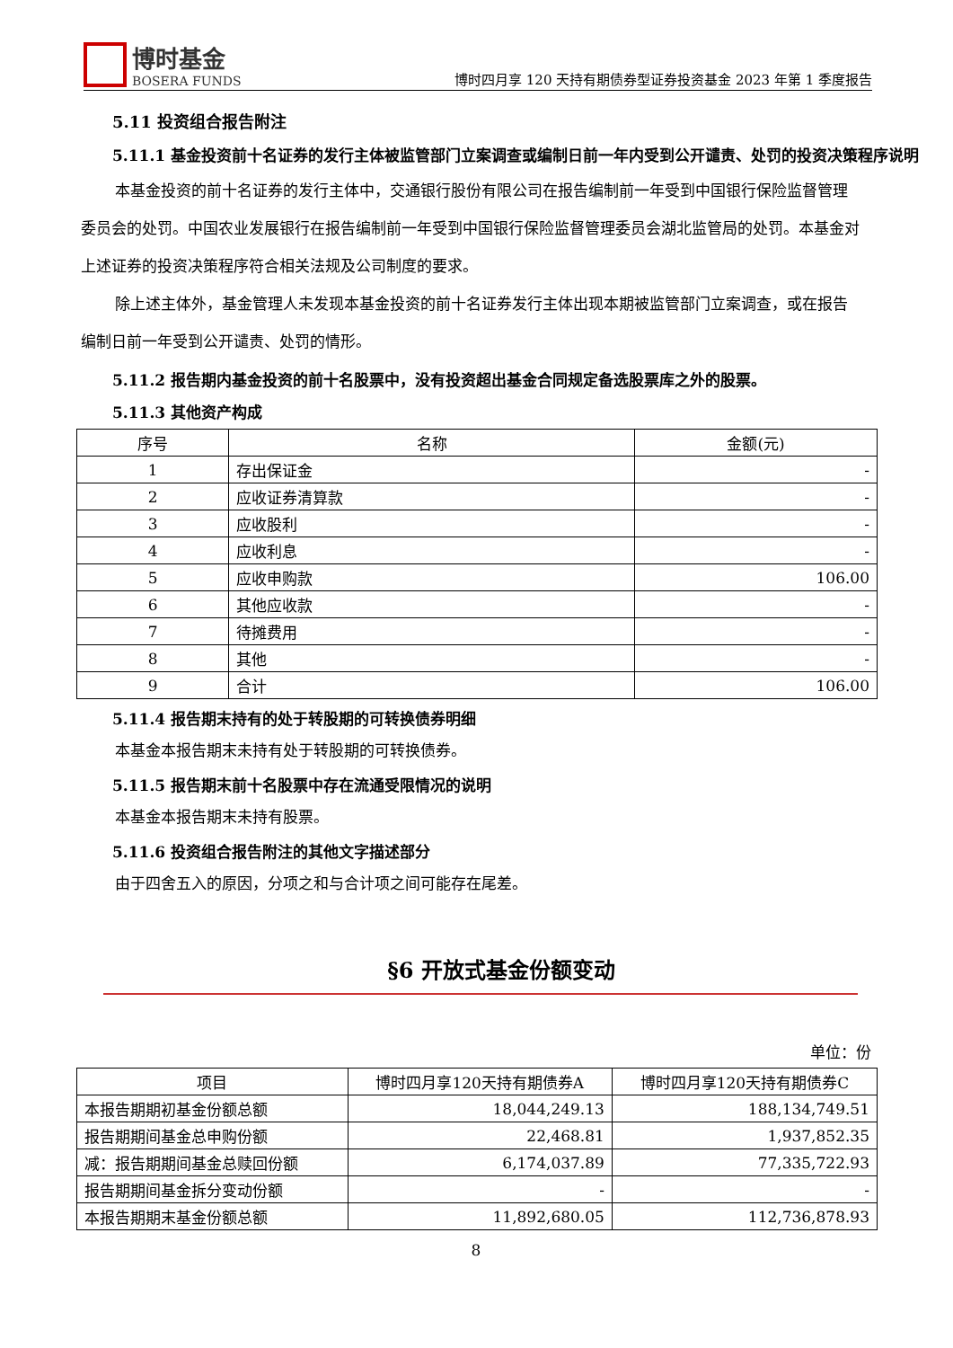博时基金
BOSERA FUNDS
博时四月享 120 天持有期债券型证券投资基金 2023 年第 1 季度报告
5.11 投资组合报告附注
5.11.1 基金投资前十名证券的发行主体被监管部门立案调查或编制日前一年内受到公开谴责、处罚的投资决策程序说明
本基金投资的前十名证券的发行主体中，交通银行股份有限公司在报告编制前一年受到中国银行保险监督管理委员会的处罚。中国农业发展银行在报告编制前一年受到中国银行保险监督管理委员会湖北监管局的处罚。本基金对上述证券的投资决策程序符合相关法规及公司制度的要求。
除上述主体外，基金管理人未发现本基金投资的前十名证券发行主体出现本期被监管部门立案调查，或在报告编制日前一年受到公开谴责、处罚的情形。
5.11.2 报告期内基金投资的前十名股票中，没有投资超出基金合同规定备选股票库之外的股票。
5.11.3 其他资产构成
| 序号 | 名称 | 金额(元) |
| --- | --- | --- |
| 1 | 存出保证金 | - |
| 2 | 应收证券清算款 | - |
| 3 | 应收股利 | - |
| 4 | 应收利息 | - |
| 5 | 应收申购款 | 106.00 |
| 6 | 其他应收款 | - |
| 7 | 待摊费用 | - |
| 8 | 其他 | - |
| 9 | 合计 | 106.00 |
5.11.4 报告期末持有的处于转股期的可转换债券明细
本基金本报告期末未持有处于转股期的可转换债券。
5.11.5 报告期末前十名股票中存在流通受限情况的说明
本基金本报告期末未持有股票。
5.11.6 投资组合报告附注的其他文字描述部分
由于四舍五入的原因，分项之和与合计项之间可能存在尾差。
§6 开放式基金份额变动
单位：份
| 项目 | 博时四月享120天持有期债券A | 博时四月享120天持有期债券C |
| --- | --- | --- |
| 本报告期期初基金份额总额 | 18,044,249.13 | 188,134,749.51 |
| 报告期期间基金总申购份额 | 22,468.81 | 1,937,852.35 |
| 减：报告期期间基金总赎回份额 | 6,174,037.89 | 77,335,722.93 |
| 报告期期间基金拆分变动份额 | - | - |
| 本报告期期末基金份额总额 | 11,892,680.05 | 112,736,878.93 |
8